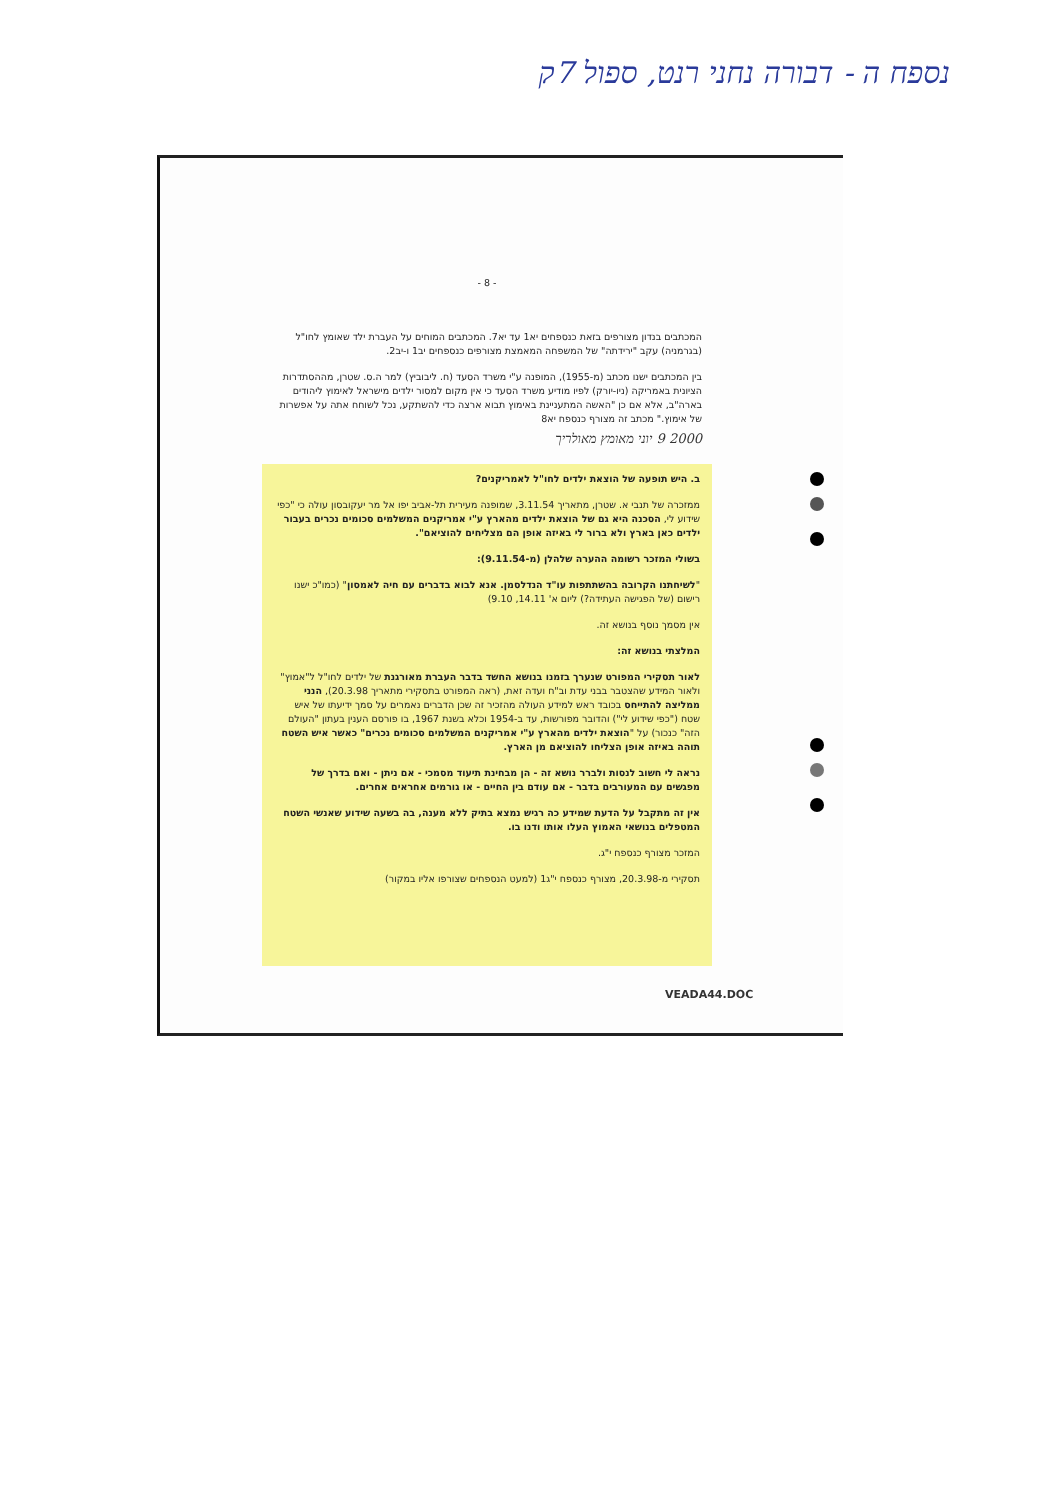נספח ה - דבורה נחני רנט, ספול 7ק
- 8 -
המכתבים בנדון מצורפים בזאת כנספחים יא1 עד יא7. המכתבים המוחים על העברת ילד שאומץ לחו"ל (בגרמניה) עקב "ירידתה" של המשפחה המאמצת מצורפים כנספחים יב1 ו-יב2.
בין המכתבים ישנו מכתב (מ-1955), המופנה ע"י משרד הסעד (ח. ליבוביץ) למר ה.ס. שטרן, מההסתדרות הציונית באמריקה (ניו-יורק) לפיו מודיע משרד הסעד כי אין מקום למסור ילדים מישראל לאימוץ ליהודים בארה"ב, אלא אם כן "האשה המתעניינת באימוץ תבוא ארצה כדי להשתקע, נכל לשוחח אתה על אפשרות של אימוץ." מכתב זה מצורף כנספח יא8
2000 9 יוני מאומץ מאולריך
ב. היש תופעה של הוצאת ילדים לחו"ל לאמריקנים?
ממזכרה של תנבי א. שטרן, מתאריך 3.11.54, שמופנה מעירית תל-אביב יפו אל מר יעקובסון עולה כי "כפי שידוע לי, הסכנה היא גם של הוצאת ילדים מהארץ ע"י אמריקנים המשלמים סכומים נכרים בעבור ילדים כאן בארץ ולא ברור לי באיזה אופן הם מצליחים להוציאם".
בשולי המזכר רשומה ההערה שלהלן (מ-9.11.54):
"לשיחתנו הקרובה בהשתתפות עו"ד הנדלסמן. אנא לבוא בדברים עם חיה לאמסון" (כמו"כ ישנו רישום (של הפגישה העתידה?) ליום א' 14.11, 9.10)
אין מסמך נוסף בנושא זה.
המלצתי בנושא זה:
לאור תסקירי המפורט שנערך בזמנו בנושא החשד בדבר העברת מאורגנת של ילדים לחו"ל ל"אמוץ" ולאור המידע שהצטבר בבני עדת וב"ח ועדה זאת, (ראה המפורט בתסקירי מתאריך 20.3.98), הנני ממליצה להתייחס בכובד ראש למידע העולה מהזכיר זה שכן הדברים נאמרים על סמך ידיעתו של איש שטח ("כפי שידוע לי") והדובר מפורשות, עד ב-1954 וכלא בשנת 1967, בו פורסם הענין בעתון "העולם הזה" כנכור) על "הוצאת ילדים מהארץ ע"י אמריקנים המשלמים סכומים נכרים" כאשר איש השטח תוהה באיזה אופן הצליחו להוציאם מן הארץ.
נראה לי חשוב לנסות ולברר נושא זה - הן מבחינת תיעוד מסמכי - אם ניתן - ואם בדרך של מפגשים עם המעורבים בדבר - אם עודם בין החיים - או גורמים אחראים אחרים.
אין זה מתקבל על הדעת שמידע כה רגיש נמצא בתיק ללא מענה, בה בשעה שידוע שאנשי השטח המטפלים בנושאי האמוץ העלו אותו ודנו בו.
המזכר מצורף כנספח י"ג.
תסקירי מ-20.3.98, מצורף כנספח י"ג1 (למעט הנספחים שצורפו אליו במקור)
VEADA44.DOC